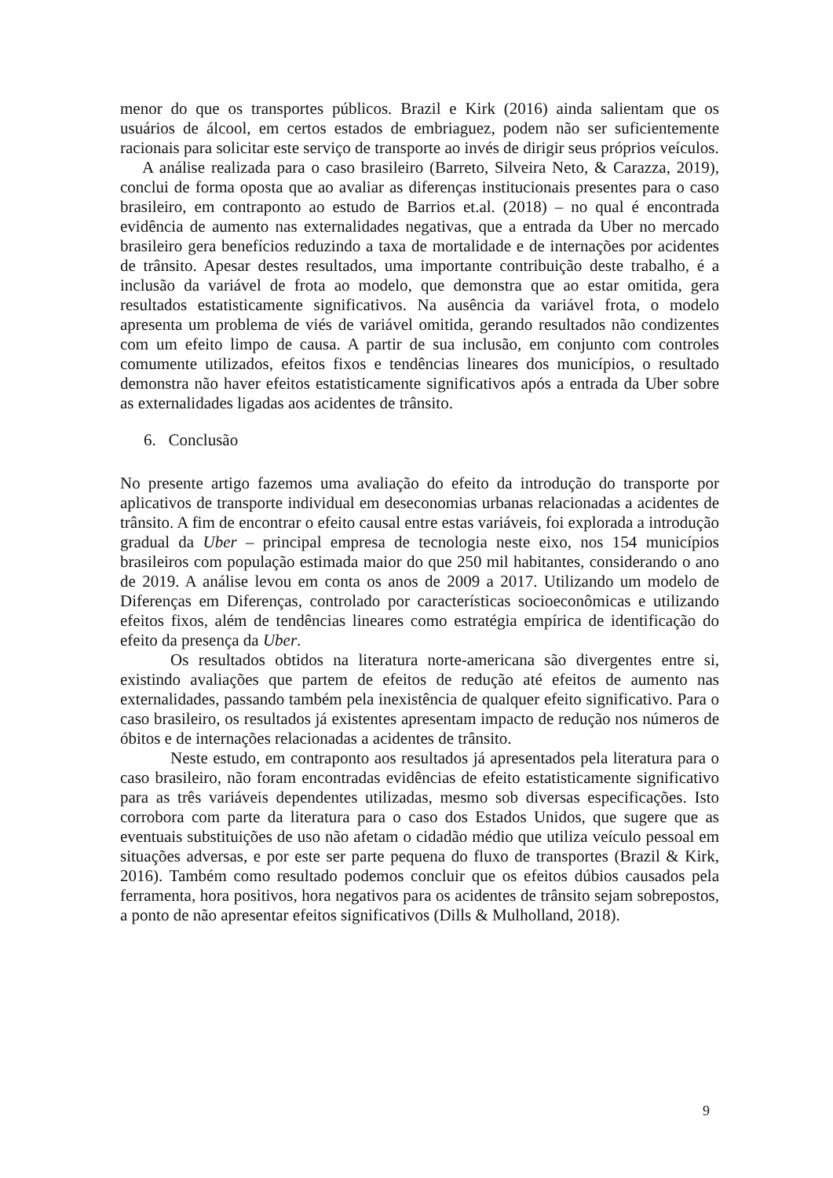menor do que os transportes públicos. Brazil e Kirk (2016) ainda salientam que os usuários de álcool, em certos estados de embriaguez, podem não ser suficientemente racionais para solicitar este serviço de transporte ao invés de dirigir seus próprios veículos.
A análise realizada para o caso brasileiro (Barreto, Silveira Neto, & Carazza, 2019), conclui de forma oposta que ao avaliar as diferenças institucionais presentes para o caso brasileiro, em contraponto ao estudo de Barrios et.al. (2018) – no qual é encontrada evidência de aumento nas externalidades negativas, que a entrada da Uber no mercado brasileiro gera benefícios reduzindo a taxa de mortalidade e de internações por acidentes de trânsito. Apesar destes resultados, uma importante contribuição deste trabalho, é a inclusão da variável de frota ao modelo, que demonstra que ao estar omitida, gera resultados estatisticamente significativos. Na ausência da variável frota, o modelo apresenta um problema de viés de variável omitida, gerando resultados não condizentes com um efeito limpo de causa. A partir de sua inclusão, em conjunto com controles comumente utilizados, efeitos fixos e tendências lineares dos municípios, o resultado demonstra não haver efeitos estatisticamente significativos após a entrada da Uber sobre as externalidades ligadas aos acidentes de trânsito.
6. Conclusão
No presente artigo fazemos uma avaliação do efeito da introdução do transporte por aplicativos de transporte individual em deseconomias urbanas relacionadas a acidentes de trânsito. A fim de encontrar o efeito causal entre estas variáveis, foi explorada a introdução gradual da Uber – principal empresa de tecnologia neste eixo, nos 154 municípios brasileiros com população estimada maior do que 250 mil habitantes, considerando o ano de 2019. A análise levou em conta os anos de 2009 a 2017. Utilizando um modelo de Diferenças em Diferenças, controlado por características socioeconômicas e utilizando efeitos fixos, além de tendências lineares como estratégia empírica de identificação do efeito da presença da Uber.
Os resultados obtidos na literatura norte-americana são divergentes entre si, existindo avaliações que partem de efeitos de redução até efeitos de aumento nas externalidades, passando também pela inexistência de qualquer efeito significativo. Para o caso brasileiro, os resultados já existentes apresentam impacto de redução nos números de óbitos e de internações relacionadas a acidentes de trânsito.
Neste estudo, em contraponto aos resultados já apresentados pela literatura para o caso brasileiro, não foram encontradas evidências de efeito estatisticamente significativo para as três variáveis dependentes utilizadas, mesmo sob diversas especificações. Isto corrobora com parte da literatura para o caso dos Estados Unidos, que sugere que as eventuais substituições de uso não afetam o cidadão médio que utiliza veículo pessoal em situações adversas, e por este ser parte pequena do fluxo de transportes (Brazil & Kirk, 2016). Também como resultado podemos concluir que os efeitos dúbios causados pela ferramenta, hora positivos, hora negativos para os acidentes de trânsito sejam sobrepostos, a ponto de não apresentar efeitos significativos (Dills & Mulholland, 2018).
9